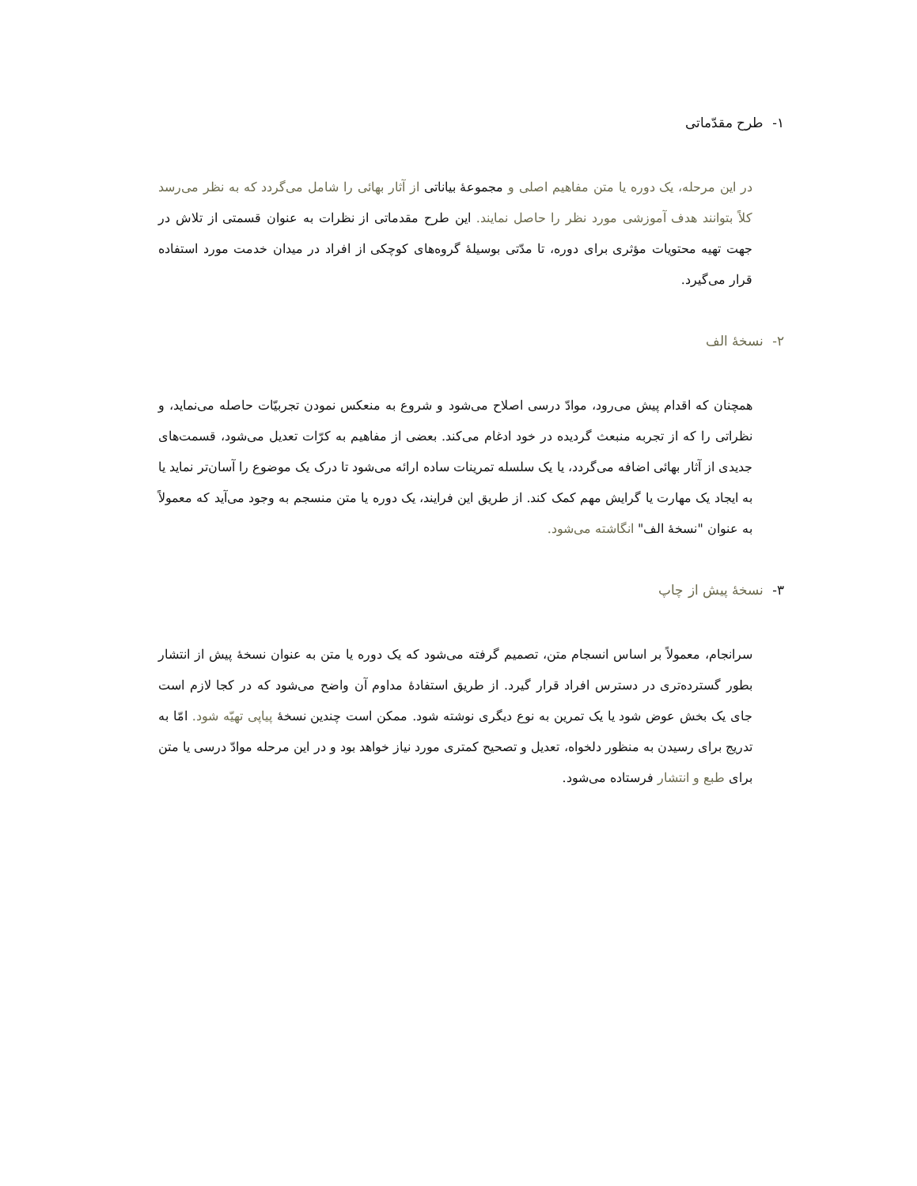۱- طرح مقدّماتی
در این مرحله، یک دوره یا متن مفاهیم اصلی و مجموعهٔ بیاناتی از آثار بهائی را شامل می‌گردد که به نظر می‌رسد کلاً بتوانند هدف آموزشی مورد نظر را حاصل نمایند. این طرح مقدماتی از نظرات به عنوان قسمتی از تلاش در جهت تهیه محتویات مؤثری برای دوره، تا مدّتی بوسیلهٔ گروه‌های کوچکی از افراد در میدان خدمت مورد استفاده قرار می‌گیرد.
۲- نسخهٔ الف
همچنان که اقدام پیش می‌رود، موادّ درسی اصلاح می‌شود و شروع به منعکس نمودن تجربیّات حاصله می‌نماید، و نظراتی را که از تجربه منبعث گردیده در خود ادغام می‌کند. بعضی از مفاهیم به کرّات تعدیل می‌شود، قسمت‌های جدیدی از آثار بهائی اضافه می‌گردد، یا یک سلسله تمرینات ساده ارائه می‌شود تا درک یک موضوع را آسان‌تر نماید یا به ایجاد یک مهارت یا گرایش مهم کمک کند. از طریق این فرایند، یک دوره یا متن منسجم به وجود می‌آید که معمولاً به عنوان "نسخهٔ الف" انگاشته می‌شود.
۳- نسخهٔ پیش از چاپ
سرانجام، معمولاً بر اساس انسجام متن، تصمیم گرفته می‌شود که یک دوره یا متن به عنوان نسخهٔ پیش از انتشار بطور گسترده‌تری در دسترس افراد قرار گیرد. از طریق استفادهٔ مداوم آن واضح می‌شود که در کجا لازم است جای یک بخش عوض شود یا یک تمرین به نوع دیگری نوشته شود. ممکن است چندین نسخهٔ پیاپی تهیّه شود. امّا به تدریج برای رسیدن به منظور دلخواه، تعدیل و تصحیح کمتری مورد نیاز خواهد بود و در این مرحله موادّ درسی یا متن برای طبع و انتشار فرستاده می‌شود.